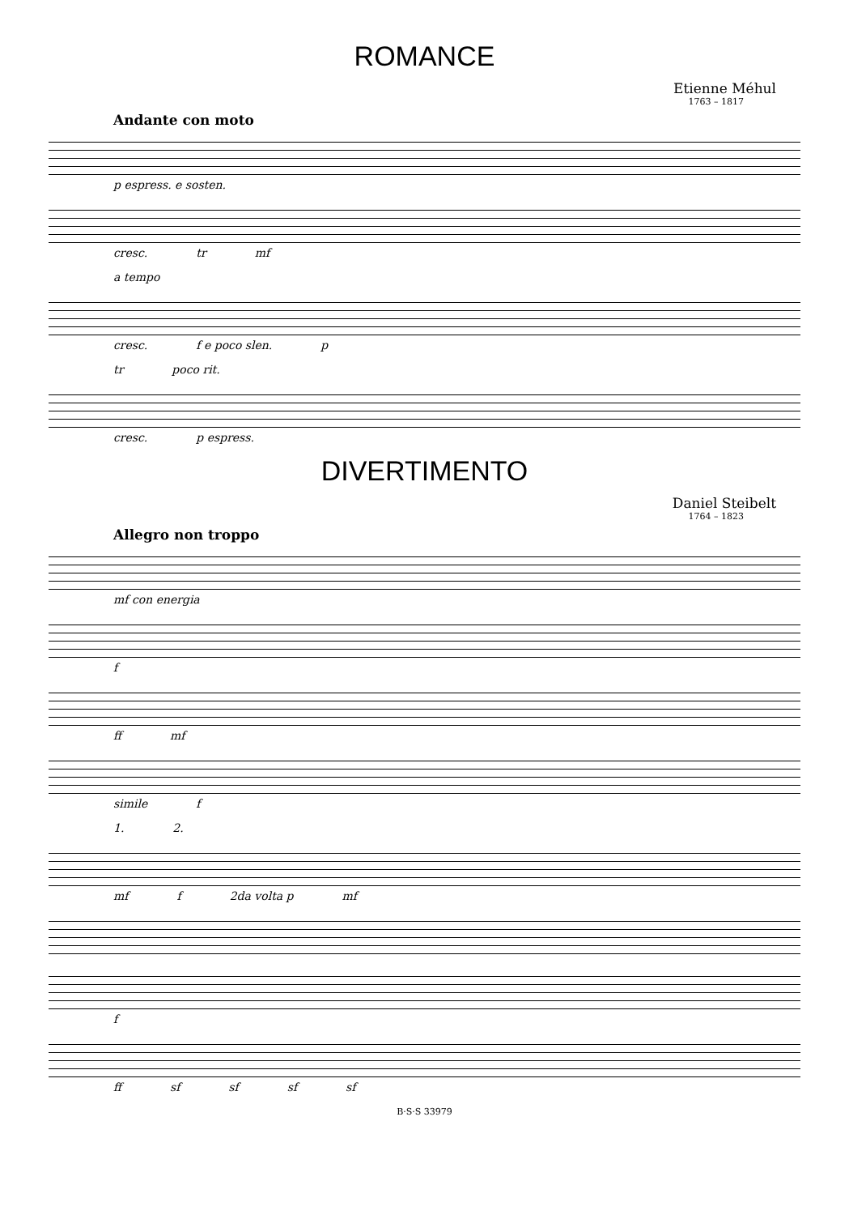ROMANCE
Etienne Méhul
1763 – 1817
Andante con moto
p espress. e sosten.
cresc. tr mf
a tempo
cresc. f e poco slen. p
tr poco rit.
cresc. p espress.
DIVERTIMENTO
Daniel Steibelt
1764 – 1823
Allegro non troppo
mf con energia
f
ff mf
simile f
1. 2.
mf f 2da volta p mf
f
ff sf sf sf sf
B·S·S 33979